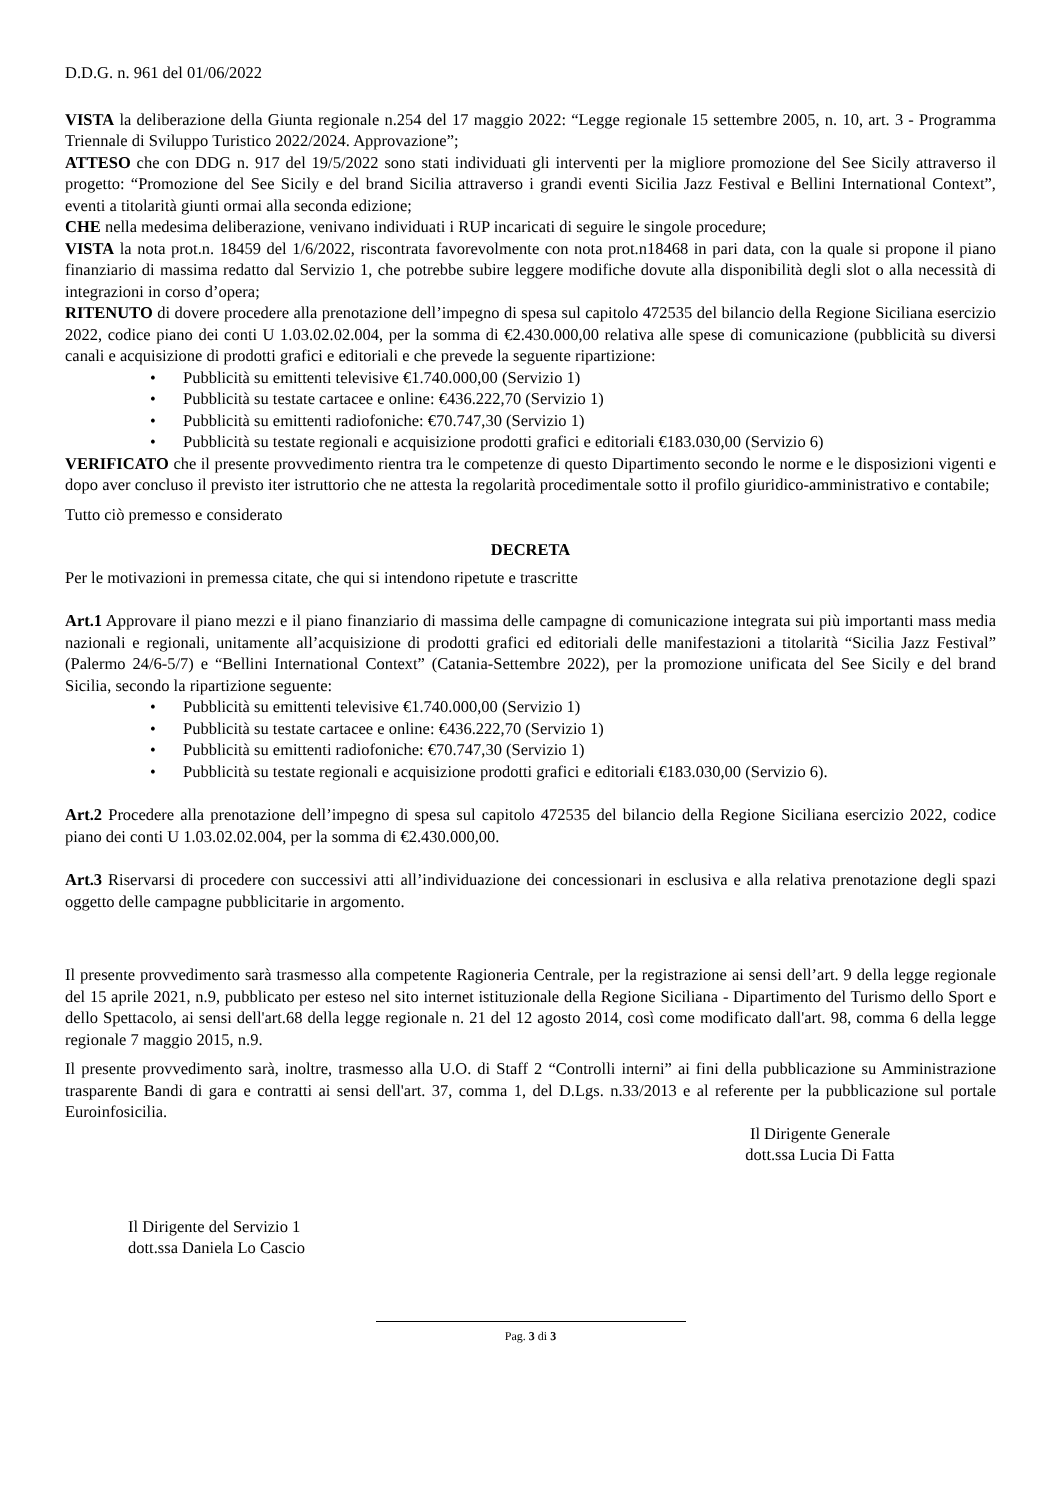D.D.G. n. 961 del 01/06/2022
VISTA la deliberazione della Giunta regionale n.254 del 17 maggio 2022: “Legge regionale 15 settembre 2005, n. 10, art. 3 - Programma Triennale di Sviluppo Turistico 2022/2024. Approvazione”;
ATTESO che con DDG n. 917 del 19/5/2022 sono stati individuati gli interventi per la migliore promozione del See Sicily attraverso il progetto: “Promozione del See Sicily e del brand Sicilia attraverso i grandi eventi Sicilia Jazz Festival e Bellini International Context”, eventi a titolarità giunti ormai alla seconda edizione;
CHE nella medesima deliberazione, venivano individuati i RUP incaricati di seguire le singole procedure;
VISTA la nota prot.n. 18459 del 1/6/2022, riscontrata favorevolmente con nota prot.n18468 in pari data, con la quale si propone il piano finanziario di massima redatto dal Servizio 1, che potrebbe subire leggere modifiche dovute alla disponibilità degli slot o alla necessità di integrazioni in corso d’opera;
RITENUTO di dovere procedere alla prenotazione dell’impegno di spesa sul capitolo 472535 del bilancio della Regione Siciliana esercizio 2022, codice piano dei conti U 1.03.02.02.004, per la somma di €2.430.000,00 relativa alle spese di comunicazione (pubblicità su diversi canali e acquisizione di prodotti grafici e editoriali e che prevede la seguente ripartizione:
• Pubblicità su emittenti televisive €1.740.000,00 (Servizio 1)
• Pubblicità su testate cartacee e online: €436.222,70 (Servizio 1)
• Pubblicità su emittenti radiofoniche: €70.747,30 (Servizio 1)
• Pubblicità su testate regionali e acquisizione prodotti grafici e editoriali €183.030,00 (Servizio 6)
VERIFICATO che il presente provvedimento rientra tra le competenze di questo Dipartimento secondo le norme e le disposizioni vigenti e dopo aver concluso il previsto iter istruttorio che ne attesta la regolarità procedimentale sotto il profilo giuridico-amministrativo e contabile;
Tutto ciò premesso e considerato
DECRETA
Per le motivazioni in premessa citate, che qui si intendono ripetute e trascritte
Art.1 Approvare il piano mezzi e il piano finanziario di massima delle campagne di comunicazione integrata sui più importanti mass media nazionali e regionali, unitamente all’acquisizione di prodotti grafici ed editoriali delle manifestazioni a titolarità “Sicilia Jazz Festival” (Palermo 24/6-5/7) e “Bellini International Context” (Catania-Settembre 2022), per la promozione unificata del See Sicily e del brand Sicilia, secondo la ripartizione seguente:
• Pubblicità su emittenti televisive €1.740.000,00 (Servizio 1)
• Pubblicità su testate cartacee e online: €436.222,70 (Servizio 1)
• Pubblicità su emittenti radiofoniche: €70.747,30 (Servizio 1)
• Pubblicità su testate regionali e acquisizione prodotti grafici e editoriali €183.030,00 (Servizio 6).
Art.2 Procedere alla prenotazione dell’impegno di spesa sul capitolo 472535 del bilancio della Regione Siciliana esercizio 2022, codice piano dei conti U 1.03.02.02.004, per la somma di €2.430.000,00.
Art.3 Riservarsi di procedere con successivi atti all’individuazione dei concessionari in esclusiva e alla relativa prenotazione degli spazi oggetto delle campagne pubblicitarie in argomento.
Il presente provvedimento sarà trasmesso alla competente Ragioneria Centrale, per la registrazione ai sensi dell’art. 9 della legge regionale del 15 aprile 2021, n.9, pubblicato per esteso nel sito internet istituzionale della Regione Siciliana - Dipartimento del Turismo dello Sport e dello Spettacolo, ai sensi dell'art.68 della legge regionale n. 21 del 12 agosto 2014, così come modificato dall'art. 98, comma 6 della legge regionale 7 maggio 2015, n.9.
Il presente provvedimento sarà, inoltre, trasmesso alla U.O. di Staff 2 “Controlli interni” ai fini della pubblicazione su Amministrazione trasparente Bandi di gara e contratti ai sensi dell'art. 37, comma 1, del D.Lgs. n.33/2013 e al referente per la pubblicazione sul portale Euroinfosicilia.
Il Dirigente Generale
dott.ssa Lucia Di Fatta
Il Dirigente del Servizio 1
dott.ssa Daniela Lo Cascio
Pag. 3 di 3